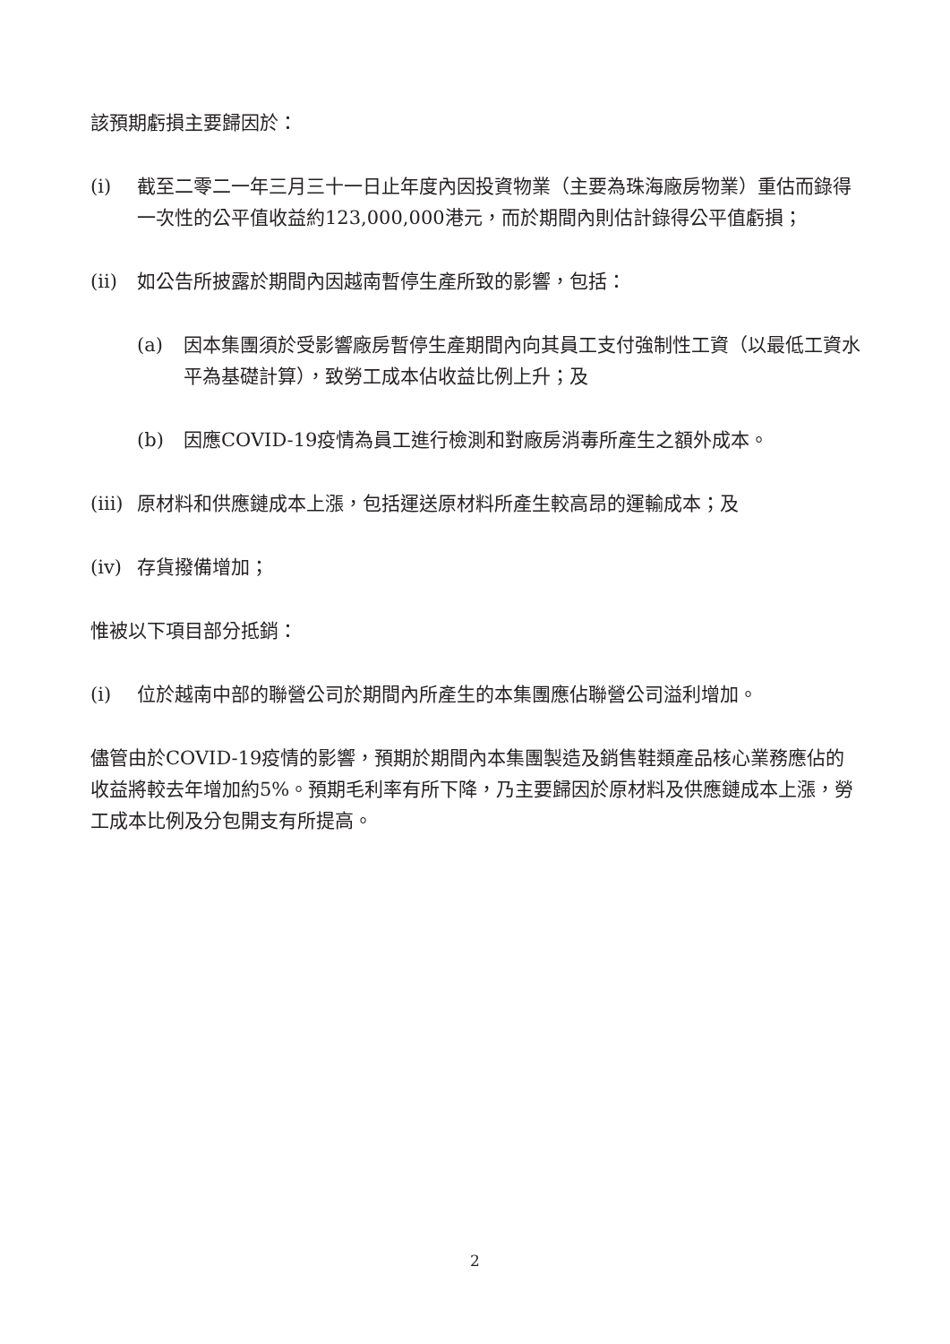該預期虧損主要歸因於：
(i) 截至二零二一年三月三十一日止年度內因投資物業（主要為珠海廠房物業）重估而錄得一次性的公平值收益約123,000,000港元，而於期間內則估計錄得公平值虧損；
(ii) 如公告所披露於期間內因越南暫停生產所致的影響，包括：
(a) 因本集團須於受影響廠房暫停生產期間內向其員工支付強制性工資（以最低工資水平為基礎計算），致勞工成本佔收益比例上升；及
(b) 因應COVID-19疫情為員工進行檢測和對廠房消毒所產生之額外成本。
(iii)
原材料和供應鏈成本上漲，包括運送原材料所產生較高昂的運輸成本；及
(iv) 存貨撥備增加；
惟被以下項目部分抵銷：
(i) 位於越南中部的聯營公司於期間內所產生的本集團應佔聯營公司溢利增加。
儘管由於COVID-19疫情的影響，預期於期間內本集團製造及銷售鞋類產品核心業務應佔的收益將較去年增加約5%。預期毛利率有所下降，乃主要歸因於原材料及供應鏈成本上漲，勞工成本比例及分包開支有所提高。
2